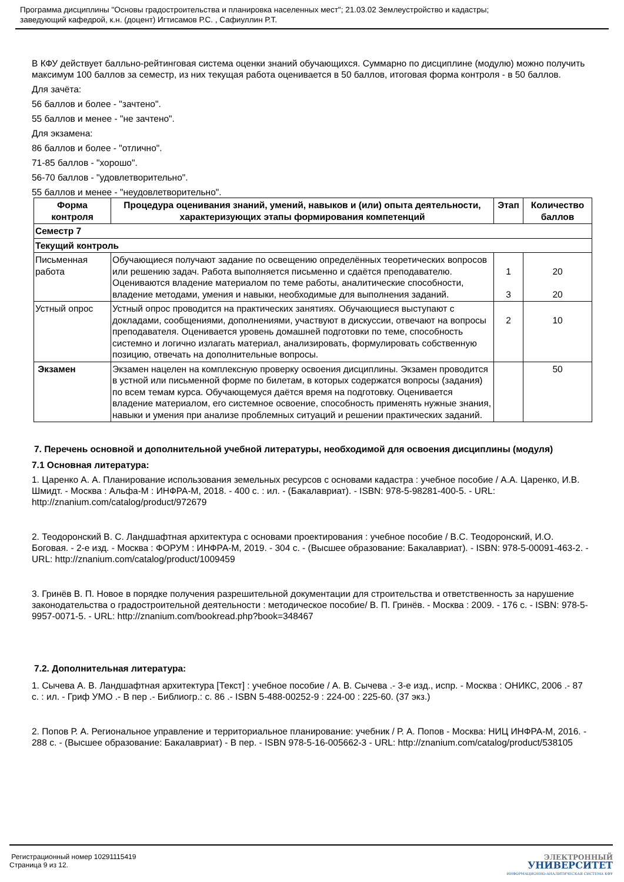Программа дисциплины "Основы градостроительства и планировка населенных мест"; 21.03.02 Землеустройство и кадастры;
заведующий кафедрой, к.н. (доцент) Игтисамов Р.С. , Сафиуллин Р.Т.
В КФУ действует балльно-рейтинговая система оценки знаний обучающихся. Суммарно по дисциплине (модулю) можно получить максимум 100 баллов за семестр, из них текущая работа оценивается в 50 баллов, итоговая форма контроля - в 50 баллов.
Для зачёта:
56 баллов и более - "зачтено".
55 баллов и менее - "не зачтено".
Для экзамена:
86 баллов и более - "отлично".
71-85 баллов - "хорошо".
56-70 баллов - "удовлетворительно".
55 баллов и менее - "неудовлетворительно".
| Форма контроля | Процедура оценивания знаний, умений, навыков и (или) опыта деятельности, характеризующих этапы формирования компетенций | Этап | Количество баллов |
| --- | --- | --- | --- |
| Семестр 7 | | | |
| Текущий контроль | | | |
| Письменная работа | Обучающиеся получают задание по освещению определённых теоретических вопросов или решению задач. Работа выполняется письменно и сдаётся преподавателю. Оцениваются владение материалом по теме работы, аналитические способности, владение методами, умения и навыки, необходимые для выполнения заданий. | 1 3 | 20 20 |
| Устный опрос | Устный опрос проводится на практических занятиях. Обучающиеся выступают с докладами, сообщениями, дополнениями, участвуют в дискуссии, отвечают на вопросы преподавателя. Оценивается уровень домашней подготовки по теме, способность системно и логично излагать материал, анализировать, формулировать собственную позицию, отвечать на дополнительные вопросы. | 2 | 10 |
| Экзамен | Экзамен нацелен на комплексную проверку освоения дисциплины. Экзамен проводится в устной или письменной форме по билетам, в которых содержатся вопросы (задания) по всем темам курса. Обучающемуся даётся время на подготовку. Оценивается владение материалом, его системное освоение, способность применять нужные знания, навыки и умения при анализе проблемных ситуаций и решении практических заданий. | | 50 |
7. Перечень основной и дополнительной учебной литературы, необходимой для освоения дисциплины (модуля)
7.1 Основная литература:
1. Царенко А. А. Планирование использования земельных ресурсов с основами кадастра : учебное пособие / А.А. Царенко, И.В. Шмидт. - Москва : Альфа-М : ИНФРА-М, 2018. - 400 с. : ил. - (Бакалавриат). - ISBN: 978-5-98281-400-5. - URL: http://znanium.com/catalog/product/972679
2. Теодоронский В. С. Ландшафтная архитектура с основами проектирования : учебное пособие / В.С. Теодоронский, И.О. Боговая. - 2-е изд. - Москва : ФОРУМ : ИНФРА-М, 2019. - 304 с. - (Высшее образование: Бакалавриат). - ISBN: 978-5-00091-463-2. - URL: http://znanium.com/catalog/product/1009459
3. Гринёв В. П. Новое в порядке получения разрешительной документации для строительства и ответственность за нарушение законодательства о градостроительной деятельности : методическое пособие/ В. П. Гринёв. - Москва : 2009. - 176 с. - ISBN: 978-5-9957-0071-5. - URL: http://znanium.com/bookread.php?book=348467
7.2. Дополнительная литература:
1. Сычева А. В. Ландшафтная архитектура [Текст] : учебное пособие / А. В. Сычева .- 3-е изд., испр. - Москва : ОНИКС, 2006 .- 87 с. : ил. - Гриф УМО .- В пер .- Библиогр.: с. 86 .- ISBN 5-488-00252-9 : 224-00 : 225-60. (37 экз.)
2. Попов Р. А. Региональное управление и территориальное планирование: учебник / Р. А. Попов - Москва: НИЦ ИНФРА-М, 2016. - 288 с. - (Высшее образование: Бакалавриат) - В пер. - ISBN 978-5-16-005662-3 - URL: http://znanium.com/catalog/product/538105
Регистрационный номер 10291115419
Страница 9 из 12.
ЭЛЕКТРОННЫЙ
УНИВЕРСИТЕТ
ИНФОРМАЦИОННО-АНАЛИТИЧЕСКАЯ СИСТЕМА КФУ